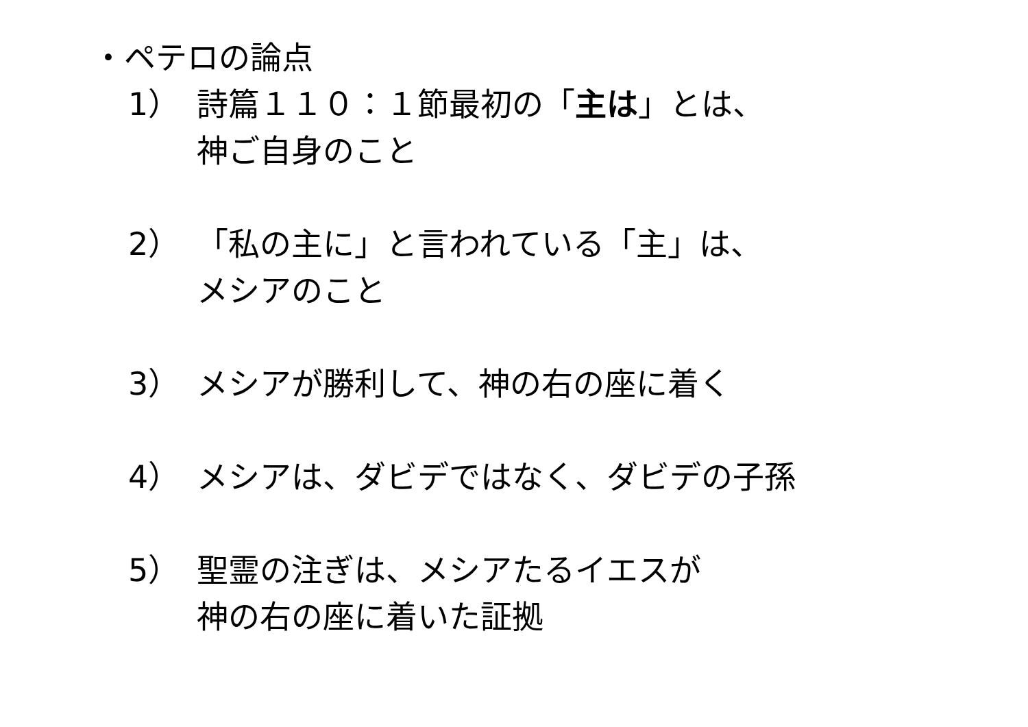・ペテロの論点
1） 詩篇１１０：１節最初の「主は」とは、
神ご自身のこと
2） 「私の主に」と言われている「主」は、
メシアのこと
3） メシアが勝利して、神の右の座に着く
4） メシアは、ダビデではなく、ダビデの子孫
5） 聖霊の注ぎは、メシアたるイエスが
神の右の座に着いた証拠